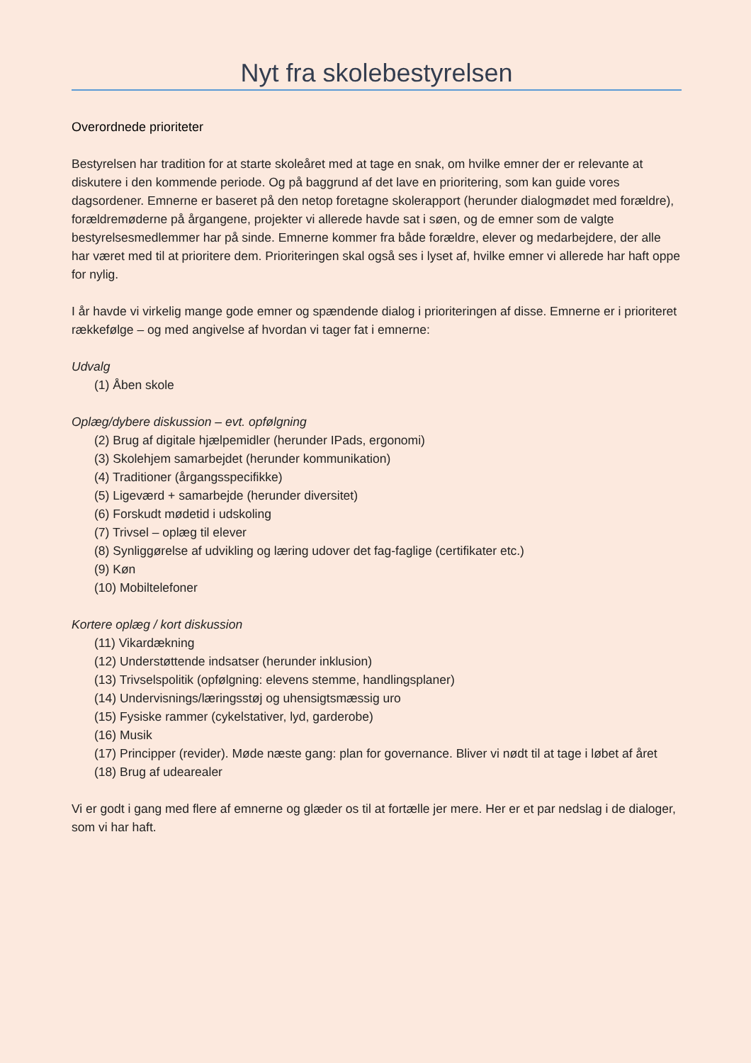Nyt fra skolebestyrelsen
Overordnede prioriteter
Bestyrelsen har tradition for at starte skoleåret med at tage en snak, om hvilke emner der er relevante at diskutere i den kommende periode. Og på baggrund af det lave en prioritering, som kan guide vores dagsordener. Emnerne er baseret på den netop foretagne skolerapport (herunder dialogmødet med forældre), forældremøderne på årgangene, projekter vi allerede havde sat i søen, og de emner som de valgte bestyrelsesmedlemmer har på sinde. Emnerne kommer fra både forældre, elever og medarbejdere, der alle har været med til at prioritere dem. Prioriteringen skal også ses i lyset af, hvilke emner vi allerede har haft oppe for nylig.
I år havde vi virkelig mange gode emner og spændende dialog i prioriteringen af disse. Emnerne er i prioriteret rækkefølge – og med angivelse af hvordan vi tager fat i emnerne:
Udvalg
(1) Åben skole
Oplæg/dybere diskussion – evt. opfølgning
(2) Brug af digitale hjælpemidler (herunder IPads, ergonomi)
(3) Skolehjem samarbejdet (herunder kommunikation)
(4) Traditioner (årgangsspecifikke)
(5) Ligeværd + samarbejde (herunder diversitet)
(6) Forskudt mødetid i udskoling
(7) Trivsel – oplæg til elever
(8) Synliggørelse af udvikling og læring udover det fag-faglige (certifikater etc.)
(9) Køn
(10) Mobiltelefoner
Kortere oplæg / kort diskussion
(11) Vikardækning
(12) Understøttende indsatser (herunder inklusion)
(13) Trivselspolitik (opfølgning: elevens stemme, handlingsplaner)
(14) Undervisnings/læringsstøj og uhensigtsmæssig uro
(15) Fysiske rammer (cykelstativer, lyd, garderobe)
(16) Musik
(17) Principper (revider). Møde næste gang: plan for governance. Bliver vi nødt til at tage i løbet af året
(18) Brug af udearealer
Vi er godt i gang med flere af emnerne og glæder os til at fortælle jer mere. Her er et par nedslag i de dialoger, som vi har haft.